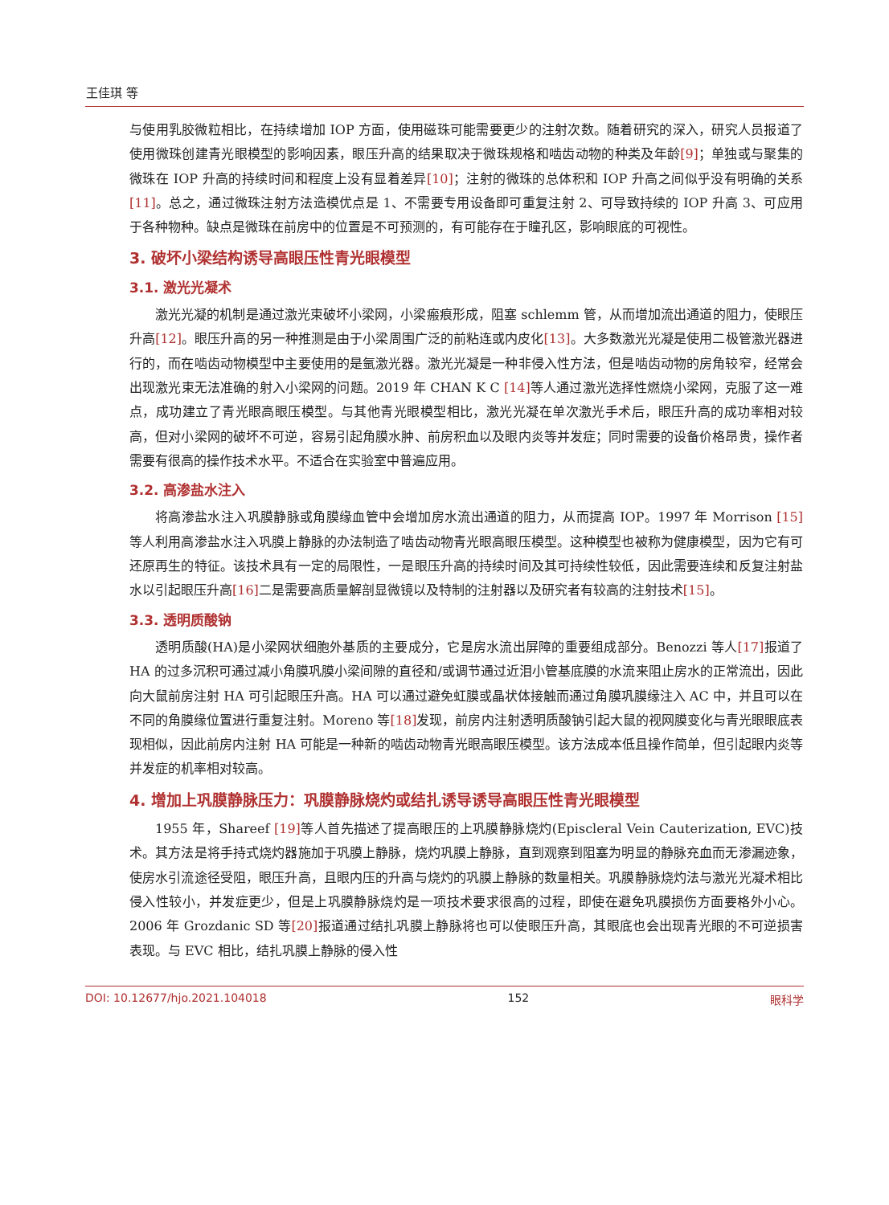王佳琪 等
与使用乳胶微粒相比，在持续增加 IOP 方面，使用磁珠可能需要更少的注射次数。随着研究的深入，研究人员报道了使用微珠创建青光眼模型的影响因素，眼压升高的结果取决于微珠规格和啮齿动物的种类及年龄[9]；单独或与聚集的微珠在 IOP 升高的持续时间和程度上没有显着差异[10]；注射的微珠的总体积和 IOP 升高之间似乎没有明确的关系[11]。总之，通过微珠注射方法造模优点是 1、不需要专用设备即可重复注射 2、可导致持续的 IOP 升高 3、可应用于各种物种。缺点是微珠在前房中的位置是不可预测的，有可能存在于瞳孔区，影响眼底的可视性。
3. 破坏小梁结构诱导高眼压性青光眼模型
3.1. 激光光凝术
激光光凝的机制是通过激光束破坏小梁网，小梁瘢痕形成，阻塞 schlemm 管，从而增加流出通道的阻力，使眼压升高[12]。眼压升高的另一种推测是由于小梁周围广泛的前粘连或内皮化[13]。大多数激光光凝是使用二极管激光器进行的，而在啮齿动物模型中主要使用的是氩激光器。激光光凝是一种非侵入性方法，但是啮齿动物的房角较窄，经常会出现激光束无法准确的射入小梁网的问题。2019 年 CHAN K C [14] 等人通过激光选择性燃烧小梁网，克服了这一难点，成功建立了青光眼高眼压模型。与其他青光眼模型相比，激光光凝在单次激光手术后，眼压升高的成功率相对较高，但对小梁网的破坏不可逆，容易引起角膜水肿、前房积血以及眼内炎等并发症；同时需要的设备价格昂贵，操作者需要有很高的操作技术水平。不适合在实验室中普遍应用。
3.2. 高渗盐水注入
将高渗盐水注入巩膜静脉或角膜缘血管中会增加房水流出通道的阻力，从而提高 IOP。1997 年 Morrison [15] 等人利用高渗盐水注入巩膜上静脉的办法制造了啮齿动物青光眼高眼压模型。这种模型也被称为健康模型，因为它有可还原再生的特征。该技术具有一定的局限性，一是眼压升高的持续时间及其可持续性较低，因此需要连续和反复注射盐水以引起眼压升高[16] 二是需要高质量解剖显微镜以及特制的注射器以及研究者有较高的注射技术[15]。
3.3. 透明质酸钠
透明质酸(HA)是小梁网状细胞外基质的主要成分，它是房水流出屏障的重要组成部分。Benozzi 等人[17] 报道了 HA 的过多沉积可通过减小角膜巩膜小梁间隙的直径和/或调节通过近泪小管基底膜的水流来阻止房水的正常流出，因此向大鼠前房注射 HA 可引起眼压升高。HA 可以通过避免虹膜或晶状体接触而通过角膜巩膜缘注入 AC 中，并且可以在不同的角膜缘位置进行重复注射。Moreno 等[18] 发现，前房内注射透明质酸钠引起大鼠的视网膜变化与青光眼眼底表现相似，因此前房内注射 HA 可能是一种新的啮齿动物青光眼高眼压模型。该方法成本低且操作简单，但引起眼内炎等并发症的机率相对较高。
4. 增加上巩膜静脉压力：巩膜静脉烧灼或结扎诱导诱导高眼压性青光眼模型
1955 年，Shareef [19] 等人首先描述了提高眼压的上巩膜静脉烧灼(Episcleral Vein Cauterization, EVC)技术。其方法是将手持式烧灼器施加于巩膜上静脉，烧灼巩膜上静脉，直到观察到阻塞为明显的静脉充血而无渗漏迹象，使房水引流途径受阻，眼压升高，且眼内压的升高与烧灼的巩膜上静脉的数量相关。巩膜静脉烧灼法与激光光凝术相比侵入性较小，并发症更少，但是上巩膜静脉烧灼是一项技术要求很高的过程，即使在避免巩膜损伤方面要格外小心。2006 年 Grozdanic SD 等[20] 报道通过结扎巩膜上静脉将也可以使眼压升高，其眼底也会出现青光眼的不可逆损害表现。与 EVC 相比，结扎巩膜上静脉的侵入性
DOI: 10.12677/hjo.2021.104018 152 眼科学